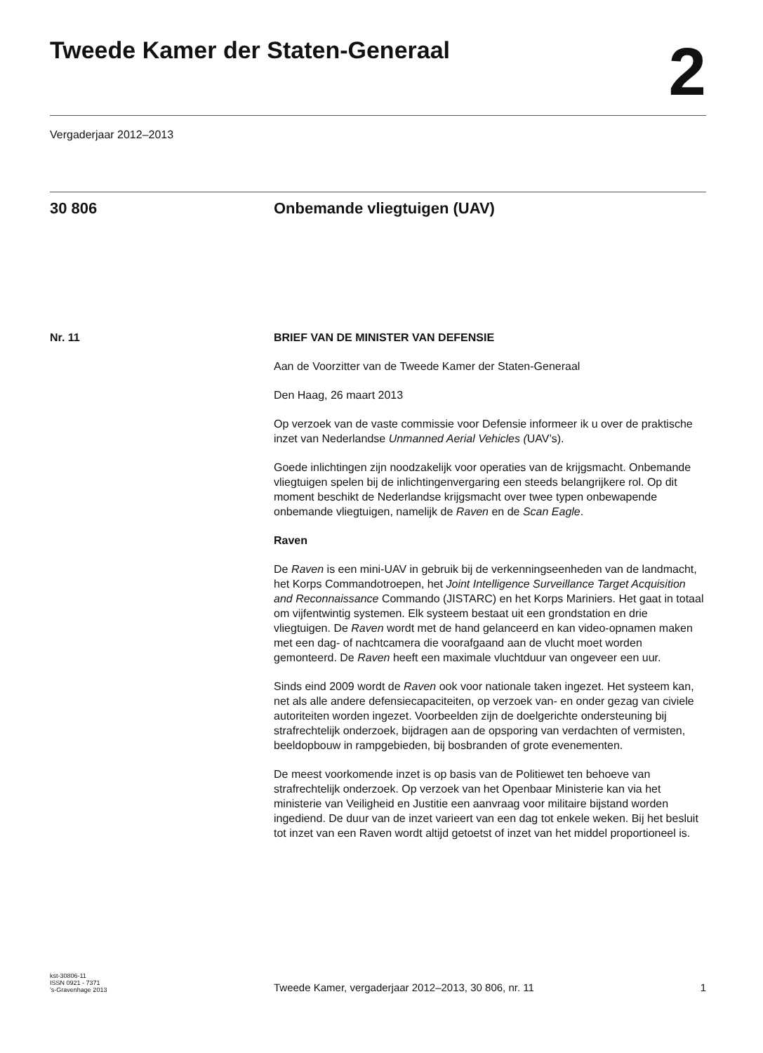Tweede Kamer der Staten-Generaal
2
Vergaderjaar 2012–2013
30 806 Onbemande vliegtuigen (UAV)
Nr. 11 BRIEF VAN DE MINISTER VAN DEFENSIE
Aan de Voorzitter van de Tweede Kamer der Staten-Generaal
Den Haag, 26 maart 2013
Op verzoek van de vaste commissie voor Defensie informeer ik u over de praktische inzet van Nederlandse Unmanned Aerial Vehicles (UAV’s).
Goede inlichtingen zijn noodzakelijk voor operaties van de krijgsmacht. Onbemande vliegtuigen spelen bij de inlichtingenvergaring een steeds belangrijkere rol. Op dit moment beschikt de Nederlandse krijgsmacht over twee typen onbewapende onbemande vliegtuigen, namelijk de Raven en de Scan Eagle.
Raven
De Raven is een mini-UAV in gebruik bij de verkenningseenheden van de landmacht, het Korps Commandotroepen, het Joint Intelligence Surveil­lance Target Acquisition and Reconnaissance Commando (JISTARC) en het Korps Mariniers. Het gaat in totaal om vijfentwintig systemen. Elk systeem bestaat uit een grondstation en drie vliegtuigen. De Raven wordt met de hand gelanceerd en kan video-opnamen maken met een dag- of nachtcamera die voorafgaand aan de vlucht moet worden gemonteerd. De Raven heeft een maximale vluchtduur van ongeveer een uur.
Sinds eind 2009 wordt de Raven ook voor nationale taken ingezet. Het systeem kan, net als alle andere defensiecapaciteiten, op verzoek van- en onder gezag van civiele autoriteiten worden ingezet. Voorbeelden zijn de doelgerichte ondersteuning bij strafrechtelijk onderzoek, bijdragen aan de opsporing van verdachten of vermisten, beeldopbouw in rampgebieden, bij bosbranden of grote evenementen.
De meest voorkomende inzet is op basis van de Politiewet ten behoeve van strafrechtelijk onderzoek. Op verzoek van het Openbaar Ministerie kan via het ministerie van Veiligheid en Justitie een aanvraag voor militaire bijstand worden ingediend. De duur van de inzet varieert van een dag tot enkele weken. Bij het besluit tot inzet van een Raven wordt altijd getoetst of inzet van het middel proportioneel is.
kst-30806-11
ISSN 0921 - 7371
’s-Gravenhage 2013
Tweede Kamer, vergaderjaar 2012–2013, 30 806, nr. 11
1